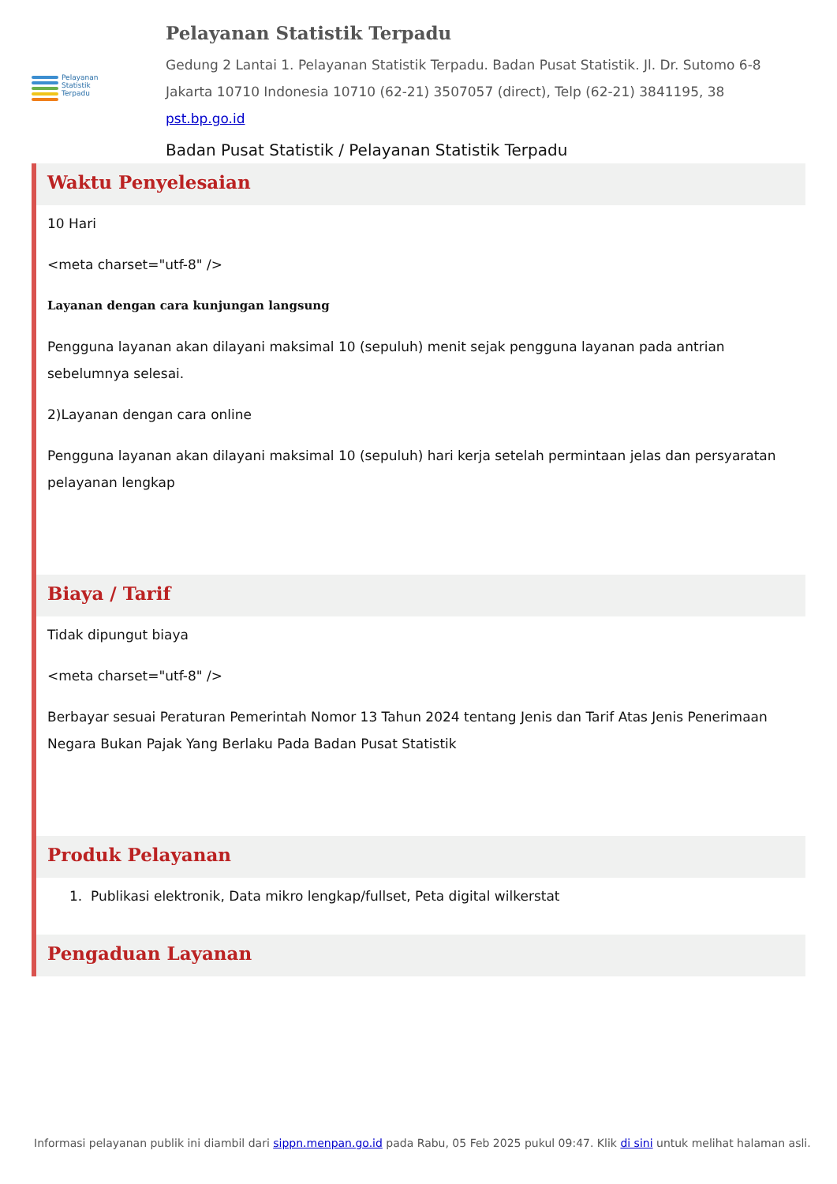Pelayanan
Statistik
Terpadu
Pelayanan Statistik Terpadu
Gedung 2 Lantai 1. Pelayanan Statistik Terpadu. Badan Pusat Statistik. Jl. Dr. Sutomo 6-8 Jakarta 10710 Indonesia 10710 (62-21) 3507057 (direct), Telp (62-21) 3841195, 38
pst.bp.go.id
Badan Pusat Statistik / Pelayanan Statistik Terpadu
Waktu Penyelesaian
10 Hari
<meta charset="utf-8" />
Layanan dengan cara kunjungan langsung
Pengguna layanan akan dilayani maksimal 10 (sepuluh) menit sejak pengguna layanan pada antrian sebelumnya selesai.
2)Layanan dengan cara online
Pengguna layanan akan dilayani maksimal 10 (sepuluh) hari kerja setelah permintaan jelas dan persyaratan pelayanan lengkap
Biaya / Tarif
Tidak dipungut biaya
<meta charset="utf-8" />
Berbayar sesuai Peraturan Pemerintah Nomor 13 Tahun 2024 tentang Jenis dan Tarif Atas Jenis Penerimaan Negara Bukan Pajak Yang Berlaku Pada Badan Pusat Statistik
Produk Pelayanan
1. Publikasi elektronik, Data mikro lengkap/fullset, Peta digital wilkerstat
Pengaduan Layanan
Informasi pelayanan publik ini diambil dari sippn.menpan.go.id pada Rabu, 05 Feb 2025 pukul 09:47. Klik di sini untuk melihat halaman asli.